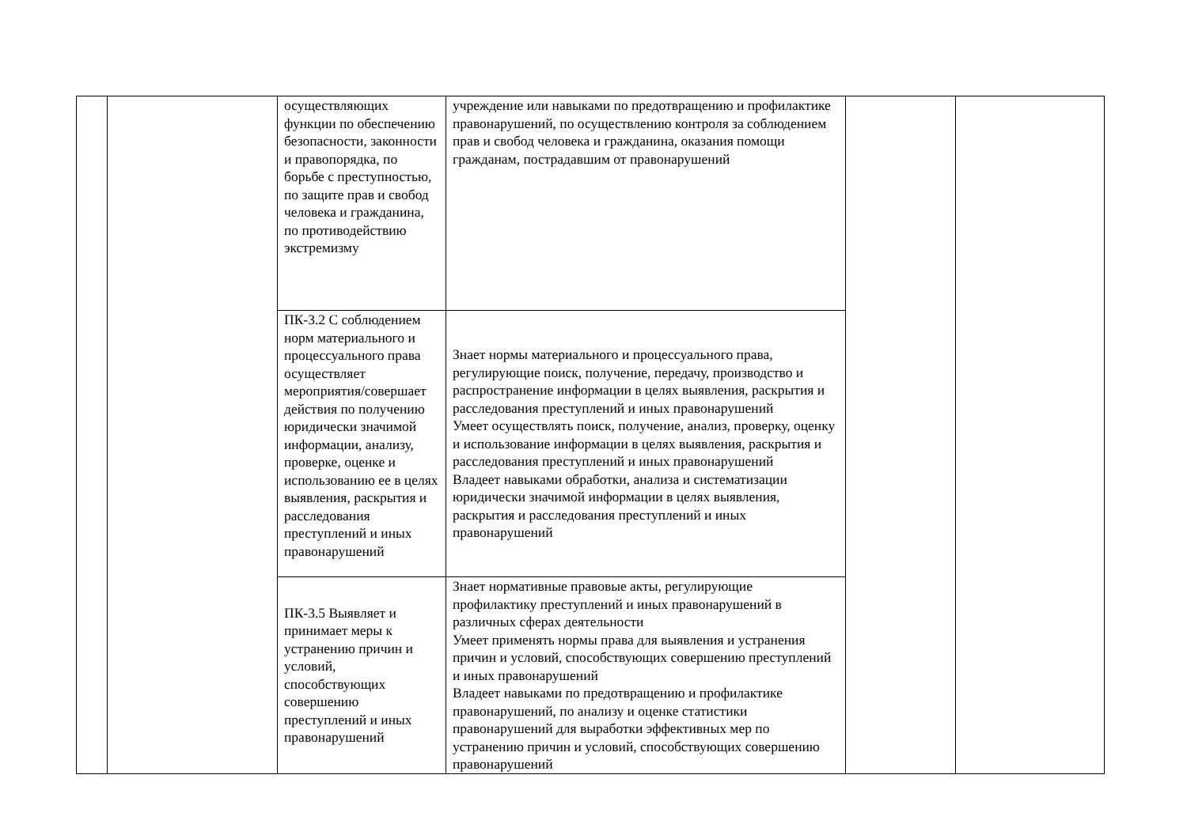| | | осуществляющих функции по обеспечению безопасности, законности и правопорядка, по борьбе с преступностью, по защите прав и свобод человека и гражданина, по противодействию экстремизму | учреждение или навыками по предотвращению и профилактике правонарушений, по осуществлению контроля за соблюдением прав и свобод человека и гражданина, оказания помощи гражданам, пострадавшим от правонарушений | | |
| | | ПК-3.2 С соблюдением норм материального и процессуального права осуществляет мероприятия/совершает действия по получению юридически значимой информации, анализу, проверке, оценке и использованию ее в целях выявления, раскрытия и расследования преступлений и иных правонарушений | Знает нормы материального и процессуального права, регулирующие поиск, получение, передачу, производство и распространение информации в целях выявления, раскрытия и расследования преступлений и иных правонарушений Умеет осуществлять поиск, получение, анализ, проверку, оценку и использование информации в целях выявления, раскрытия и расследования преступлений и иных правонарушений Владеет навыками обработки, анализа и систематизации юридически значимой информации в целях выявления, раскрытия и расследования преступлений и иных правонарушений | | |
| | | ПК-3.5 Выявляет и принимает меры к устранению причин и условий, способствующих совершению преступлений и иных правонарушений | Знает нормативные правовые акты, регулирующие профилактику преступлений и иных правонарушений в различных сферах деятельности Умеет применять нормы права для выявления и устранения причин и условий, способствующих совершению преступлений и иных правонарушений Владеет навыками по предотвращению и профилактике правонарушений, по анализу и оценке статистики правонарушений для выработки эффективных мер по устранению причин и условий, способствующих совершению правонарушений | | |